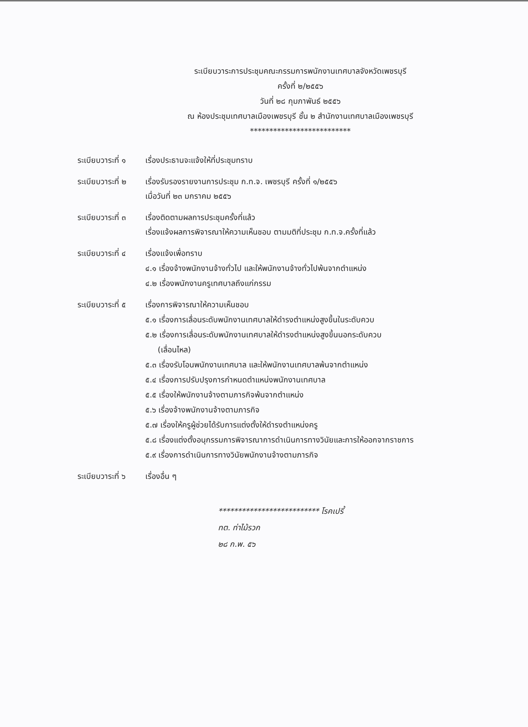ระเบียบวาระการประชุมคณะกรรมการพนักงานเทศบาลจังหวัดเพชรบุรี
ครั้งที่ ๒/๒๕๕๖
วันที่ ๒๘ กุมภาพันธ์ ๒๕๕๖
ณ ห้องประชุมเทศบาลเมืองเพชรบุรี ชั้น ๒ สำนักงานเทศบาลเมืองเพชรบุรี
**************************
ระเบียบวาระที่ ๑
เรื่องประธานจะแจ้งให้ที่ประชุมทราบ
ระเบียบวาระที่ ๒
เรื่องรับรองรายงานการประชุม ก.ท.จ. เพชรบุรี ครั้งที่ ๑/๒๕๕๖
เมื่อวันที่ ๒๓ มกราคม ๒๕๕๖
ระเบียบวาระที่ ๓
เรื่องติดตามผลการประชุมครั้งที่แล้ว
เรื่องแจ้งผลการพิจารณาให้ความเห็นชอบ ตามมติที่ประชุม ก.ท.จ.ครั้งที่แล้ว
ระเบียบวาระที่ ๔
เรื่องแจ้งเพื่อทราบ
๔.๑ เรื่องจ้างพนักงานจ้างทั่วไป และให้พนักงานจ้างทั่วไปพ้นจากตำแหน่ง
๔.๒ เรื่องพนักงานครูเทศบาลถึงแก่กรรม
ระเบียบวาระที่ ๕
เรื่องการพิจารณาให้ความเห็นชอบ
๕.๑ เรื่องการเลื่อนระดับพนักงานเทศบาลให้ดำรงตำแหน่งสูงขึ้นในระดับควบ
๕.๒ เรื่องการเลื่อนระดับพนักงานเทศบาลให้ดำรงตำแหน่งสูงขึ้นนอกระดับควบ
(เลื่อนไหล)
๕.๓ เรื่องรับโอนพนักงานเทศบาล และให้พนักงานเทศบาลพ้นจากตำแหน่ง
๕.๔ เรื่องการปรับปรุงการกำหนดตำแหน่งพนักงานเทศบาล
๕.๕ เรื่องให้พนักงานจ้างตามภารกิจพ้นจากตำแหน่ง
๕.๖ เรื่องจ้างพนักงานจ้างตามภารกิจ
๕.๗ เรื่องให้ครูผู้ช่วยได้รับการแต่งตั้งให้ดำรงตำแหน่งครู
๕.๘ เรื่องแต่งตั้งอนุกรรมการพิจารณาการดำเนินการทางวินัยและการให้ออกจากราชการ
๕.๙ เรื่องการดำเนินการทางวินัยพนักงานจ้างตามภารกิจ
ระเบียบวาระที่ ๖
เรื่องอื่น ๆ
************************** โรคเปรี้
ทต. ท่าไม้รวก
๒๘ ก.พ. ๕๖